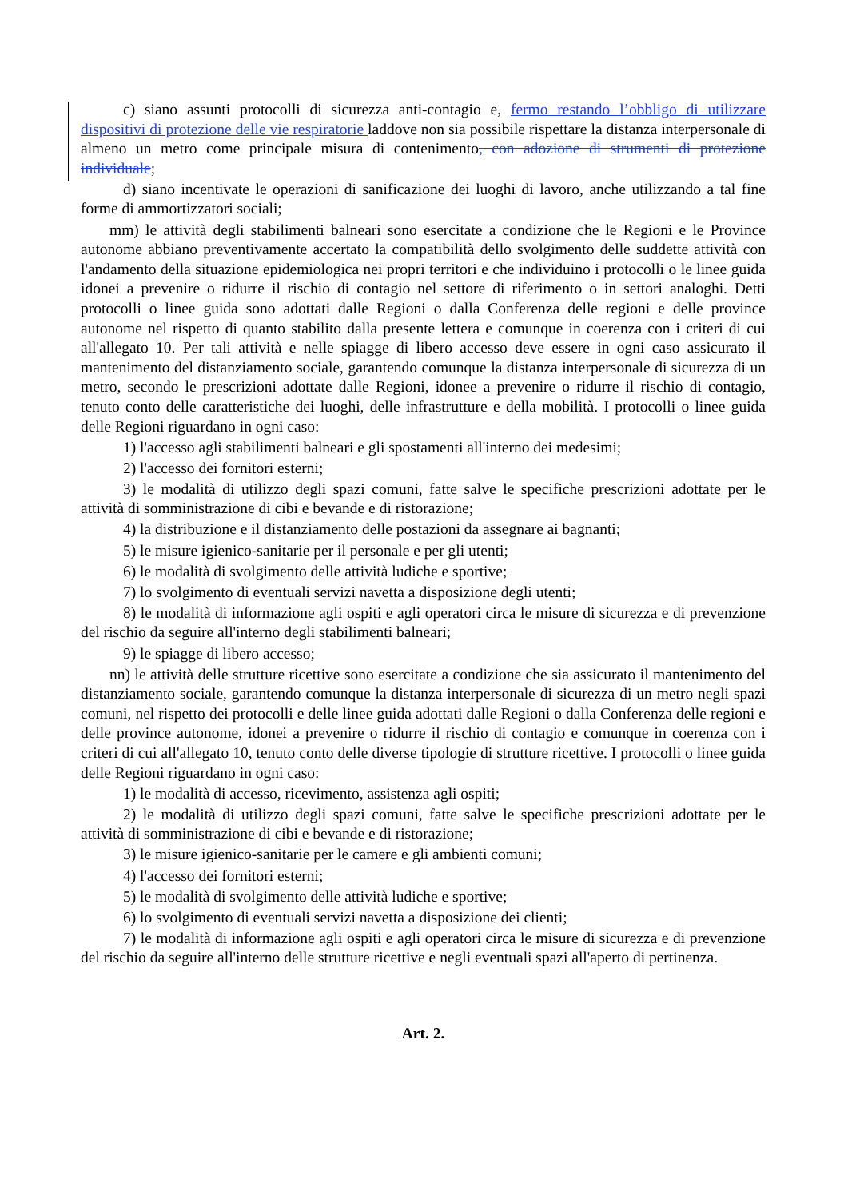c) siano assunti protocolli di sicurezza anti-contagio e, fermo restando l’obbligo di utilizzare dispositivi di protezione delle vie respiratorie laddove non sia possibile rispettare la distanza interpersonale di almeno un metro come principale misura di contenimento, con adozione di strumenti di protezione individuale;
d) siano incentivate le operazioni di sanificazione dei luoghi di lavoro, anche utilizzando a tal fine forme di ammortizzatori sociali;
mm) le attività degli stabilimenti balneari sono esercitate a condizione che le Regioni e le Province autonome abbiano preventivamente accertato la compatibilità dello svolgimento delle suddette attività con l'andamento della situazione epidemiologica nei propri territori e che individuino i protocolli o le linee guida idonei a prevenire o ridurre il rischio di contagio nel settore di riferimento o in settori analoghi. Detti protocolli o linee guida sono adottati dalle Regioni o dalla Conferenza delle regioni e delle province autonome nel rispetto di quanto stabilito dalla presente lettera e comunque in coerenza con i criteri di cui all'allegato 10. Per tali attività e nelle spiagge di libero accesso deve essere in ogni caso assicurato il mantenimento del distanziamento sociale, garantendo comunque la distanza interpersonale di sicurezza di un metro, secondo le prescrizioni adottate dalle Regioni, idonee a prevenire o ridurre il rischio di contagio, tenuto conto delle caratteristiche dei luoghi, delle infrastrutture e della mobilità. I protocolli o linee guida delle Regioni riguardano in ogni caso:
1) l'accesso agli stabilimenti balneari e gli spostamenti all'interno dei medesimi;
2) l'accesso dei fornitori esterni;
3) le modalità di utilizzo degli spazi comuni, fatte salve le specifiche prescrizioni adottate per le attività di somministrazione di cibi e bevande e di ristorazione;
4) la distribuzione e il distanziamento delle postazioni da assegnare ai bagnanti;
5) le misure igienico-sanitarie per il personale e per gli utenti;
6) le modalità di svolgimento delle attività ludiche e sportive;
7) lo svolgimento di eventuali servizi navetta a disposizione degli utenti;
8) le modalità di informazione agli ospiti e agli operatori circa le misure di sicurezza e di prevenzione del rischio da seguire all'interno degli stabilimenti balneari;
9) le spiagge di libero accesso;
nn) le attività delle strutture ricettive sono esercitate a condizione che sia assicurato il mantenimento del distanziamento sociale, garantendo comunque la distanza interpersonale di sicurezza di un metro negli spazi comuni, nel rispetto dei protocolli e delle linee guida adottati dalle Regioni o dalla Conferenza delle regioni e delle province autonome, idonei a prevenire o ridurre il rischio di contagio e comunque in coerenza con i criteri di cui all'allegato 10, tenuto conto delle diverse tipologie di strutture ricettive. I protocolli o linee guida delle Regioni riguardano in ogni caso:
1) le modalità di accesso, ricevimento, assistenza agli ospiti;
2) le modalità di utilizzo degli spazi comuni, fatte salve le specifiche prescrizioni adottate per le attività di somministrazione di cibi e bevande e di ristorazione;
3) le misure igienico-sanitarie per le camere e gli ambienti comuni;
4) l'accesso dei fornitori esterni;
5) le modalità di svolgimento delle attività ludiche e sportive;
6) lo svolgimento di eventuali servizi navetta a disposizione dei clienti;
7) le modalità di informazione agli ospiti e agli operatori circa le misure di sicurezza e di prevenzione del rischio da seguire all'interno delle strutture ricettive e negli eventuali spazi all'aperto di pertinenza.
Art. 2.